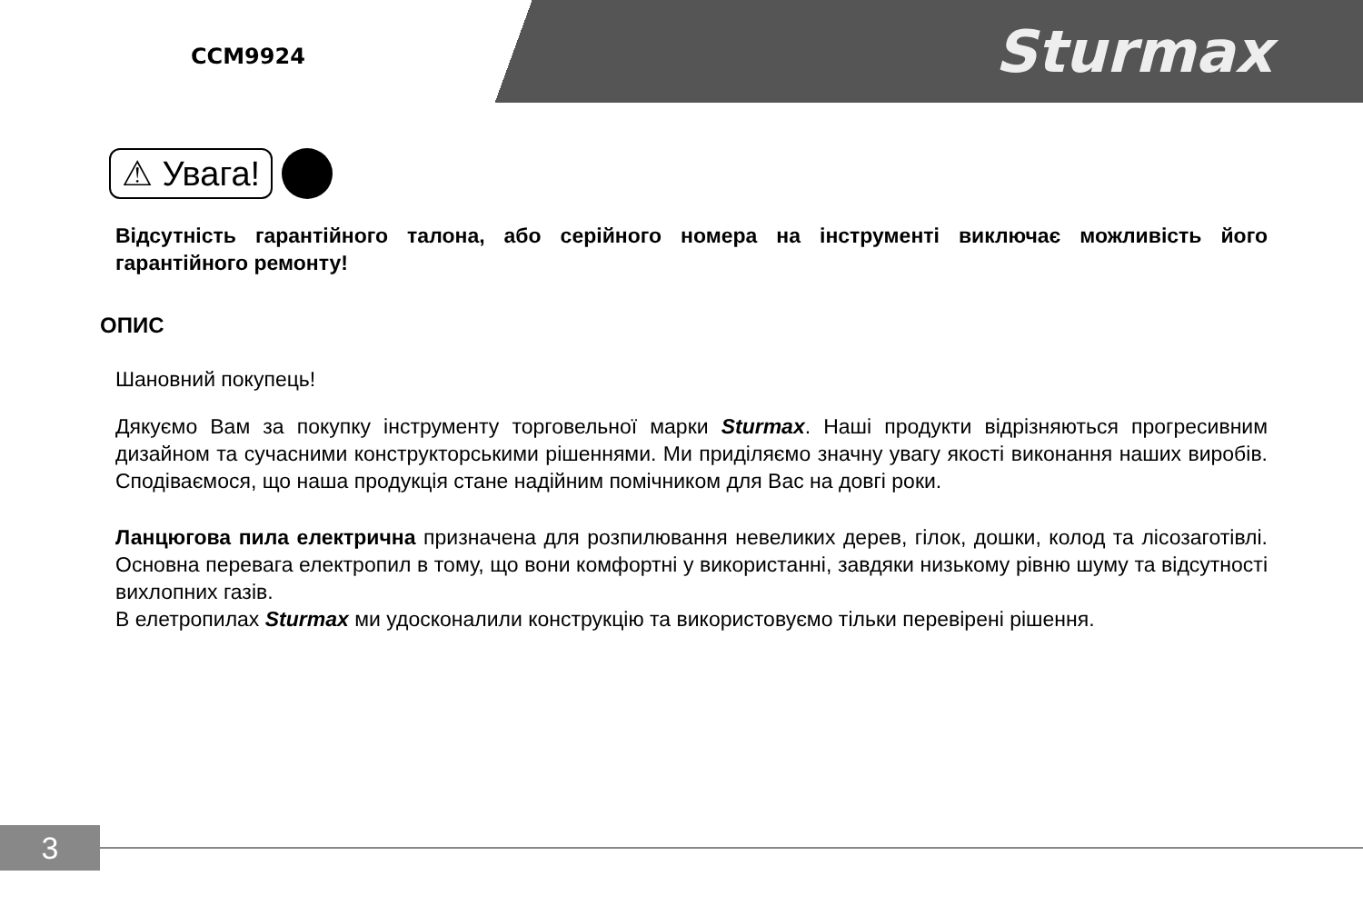CCM9924
Sturmax
⚠ Увага!
Відсутність гарантійного талона, або серійного номера на інструменті виключає можливість його гарантійного ремонту!
ОПИС
Шановний покупець!
Дякуємо Вам за покупку інструменту торговельної марки Sturmax. Наші продукти відрізняються прогресивним дизайном та сучасними конструкторськими рішеннями. Ми приділяємо значну увагу якості виконання наших виробів. Сподіваємося, що наша продукція стане надійним помічником для Вас на довгі роки.
Ланцюгова пила електрична призначена для розпилювання невеликих дерев, гілок, дошки, колод та лісозаготівлі. Основна перевага електропил в тому, що вони комфортні у використанні, завдяки низькому рівню шуму та відсутності вихлопних газів.
В елетропилах Sturmax ми удосконалили конструкцію та використовуємо тільки перевірені рішення.
3